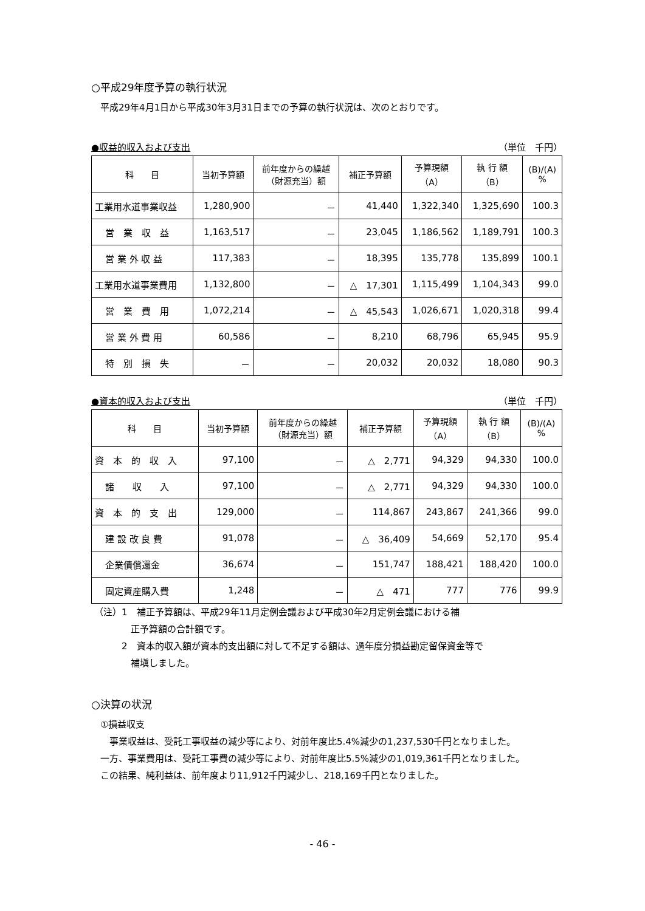○平成29年度予算の執行状況
平成29年4月1日から平成30年3月31日までの予算の執行状況は、次のとおりです。
●収益的収入および支出 （単位　千円）
| 科 目 | 当初予算額 | 前年度からの繰越 （財源充当）額 | 補正予算額 | 予算現額 （A） | 執 行 額 （B） | (B)/(A) % |
| --- | --- | --- | --- | --- | --- | --- |
| 工業用水道事業収益 | 1,280,900 | － | 41,440 | 1,322,340 | 1,325,690 | 100.3 |
| 営 業 収 益 | 1,163,517 | － | 23,045 | 1,186,562 | 1,189,791 | 100.3 |
| 営 業 外 収 益 | 117,383 | － | 18,395 | 135,778 | 135,899 | 100.1 |
| 工業用水道事業費用 | 1,132,800 | － | △ 17,301 | 1,115,499 | 1,104,343 | 99.0 |
| 営 業 費 用 | 1,072,214 | － | △ 45,543 | 1,026,671 | 1,020,318 | 99.4 |
| 営 業 外 費 用 | 60,586 | － | 8,210 | 68,796 | 65,945 | 95.9 |
| 特 別 損 失 | － | － | 20,032 | 20,032 | 18,080 | 90.3 |
●資本的収入および支出 （単位　千円）
| 科 目 | 当初予算額 | 前年度からの繰越 （財源充当）額 | 補正予算額 | 予算現額 （A） | 執 行 額 （B） | (B)/(A) % |
| --- | --- | --- | --- | --- | --- | --- |
| 資 本 的 収 入 | 97,100 | － | △ 2,771 | 94,329 | 94,330 | 100.0 |
| 諸 収 入 | 97,100 | － | △ 2,771 | 94,329 | 94,330 | 100.0 |
| 資 本 的 支 出 | 129,000 | － | 114,867 | 243,867 | 241,366 | 99.0 |
| 建 設 改 良 費 | 91,078 | － | △ 36,409 | 54,669 | 52,170 | 95.4 |
| 企業債償還金 | 36,674 | － | 151,747 | 188,421 | 188,420 | 100.0 |
| 固定資産購入費 | 1,248 | － | △ 471 | 777 | 776 | 99.9 |
（注）1　補正予算額は、平成29年11月定例会議および平成30年2月定例会議における補
　　　　正予算額の合計額です。
　　　2　資本的収入額が資本的支出額に対して不足する額は、過年度分損益勘定留保資金等で
　　　　補塡しました。
○決算の状況
①損益収支
　事業収益は、受託工事収益の減少等により、対前年度比5.4%減少の1,237,530千円となりました。
一方、事業費用は、受託工事費の減少等により、対前年度比5.5%減少の1,019,361千円となりました。
この結果、純利益は、前年度より11,912千円減少し、218,169千円となりました。
- 46 -